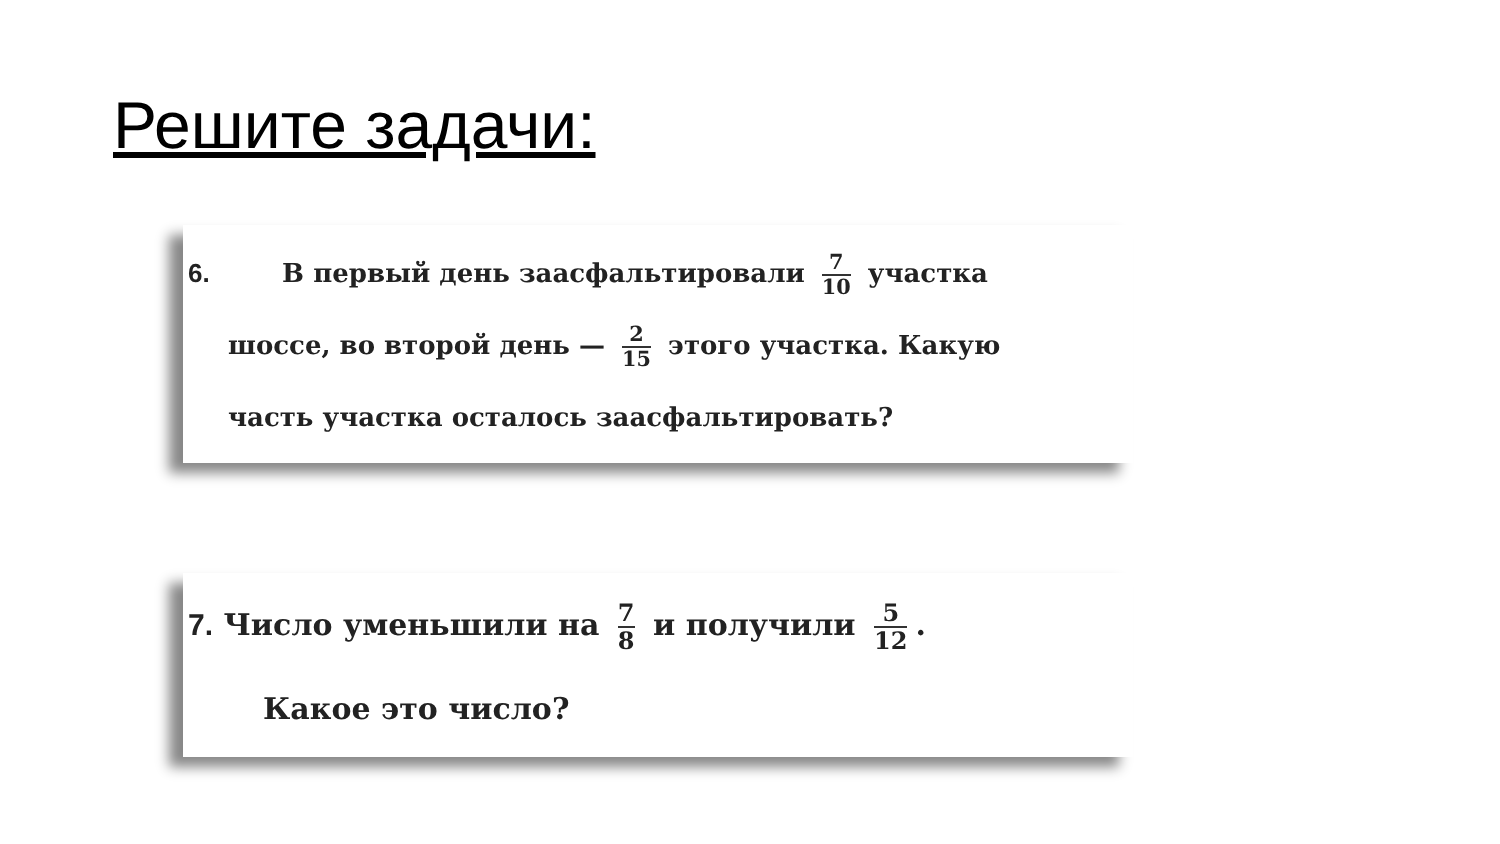Решите задачи:
6. В первый день заасфальтировали 7 10 участка
шоссе, во второй день — 2 15 этого участка. Какую
часть участка осталось заасфальтировать?
7. Число уменьшили на 7 8 и получили 5 12.
Какое это число?